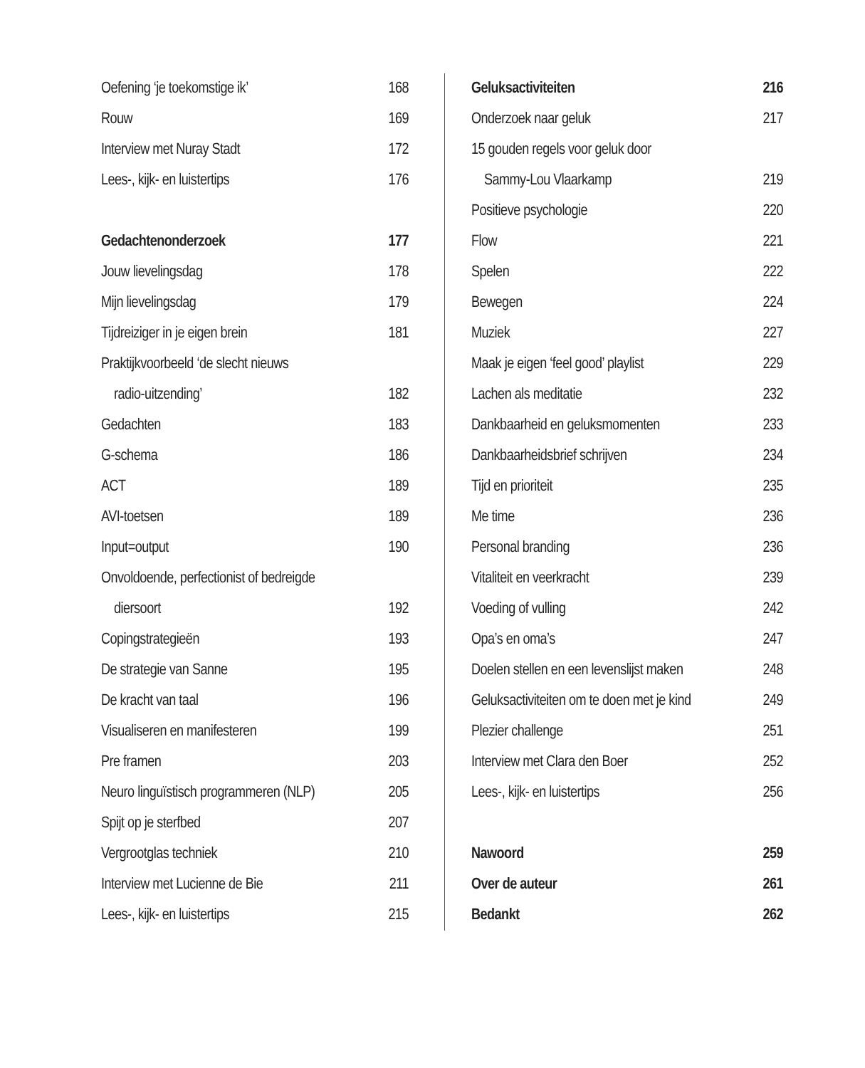Oefening ‘je toekomstige ik’ 168
Rouw 169
Interview met Nuray Stadt 172
Lees-, kijk- en luistertips 176
Gedachtenonderzoek 177
Jouw lievelingsdag 178
Mijn lievelingsdag 179
Tijdreiziger in je eigen brein 181
Praktijkvoorbeeld ‘de slecht nieuws
radio-uitzending’ 182
Gedachten 183
G-schema 186
ACT 189
AVI-toetsen 189
Input=output 190
Onvoldoende, perfectionist of bedreigde
diersoort 192
Copingstrategieën 193
De strategie van Sanne 195
De kracht van taal 196
Visualiseren en manifesteren 199
Pre framen 203
Neuro linguïstisch programmeren (NLP) 205
Spijt op je sterfbed 207
Vergrootglas techniek 210
Interview met Lucienne de Bie 211
Lees-, kijk- en luistertips 215
Geluksactiviteiten 216
Onderzoek naar geluk 217
15 gouden regels voor geluk door
Sammy-Lou Vlaarkamp 219
Positieve psychologie 220
Flow 221
Spelen 222
Bewegen 224
Muziek 227
Maak je eigen ‘feel good’ playlist 229
Lachen als meditatie 232
Dankbaarheid en geluksmomenten 233
Dankbaarheidsbrief schrijven 234
Tijd en prioriteit 235
Me time 236
Personal branding 236
Vitaliteit en veerkracht 239
Voeding of vulling 242
Opa’s en oma’s 247
Doelen stellen en een levenslijst maken 248
Geluksactiviteiten om te doen met je kind 249
Plezier challenge 251
Interview met Clara den Boer 252
Lees-, kijk- en luistertips 256
Nawoord 259
Over de auteur 261
Bedankt 262